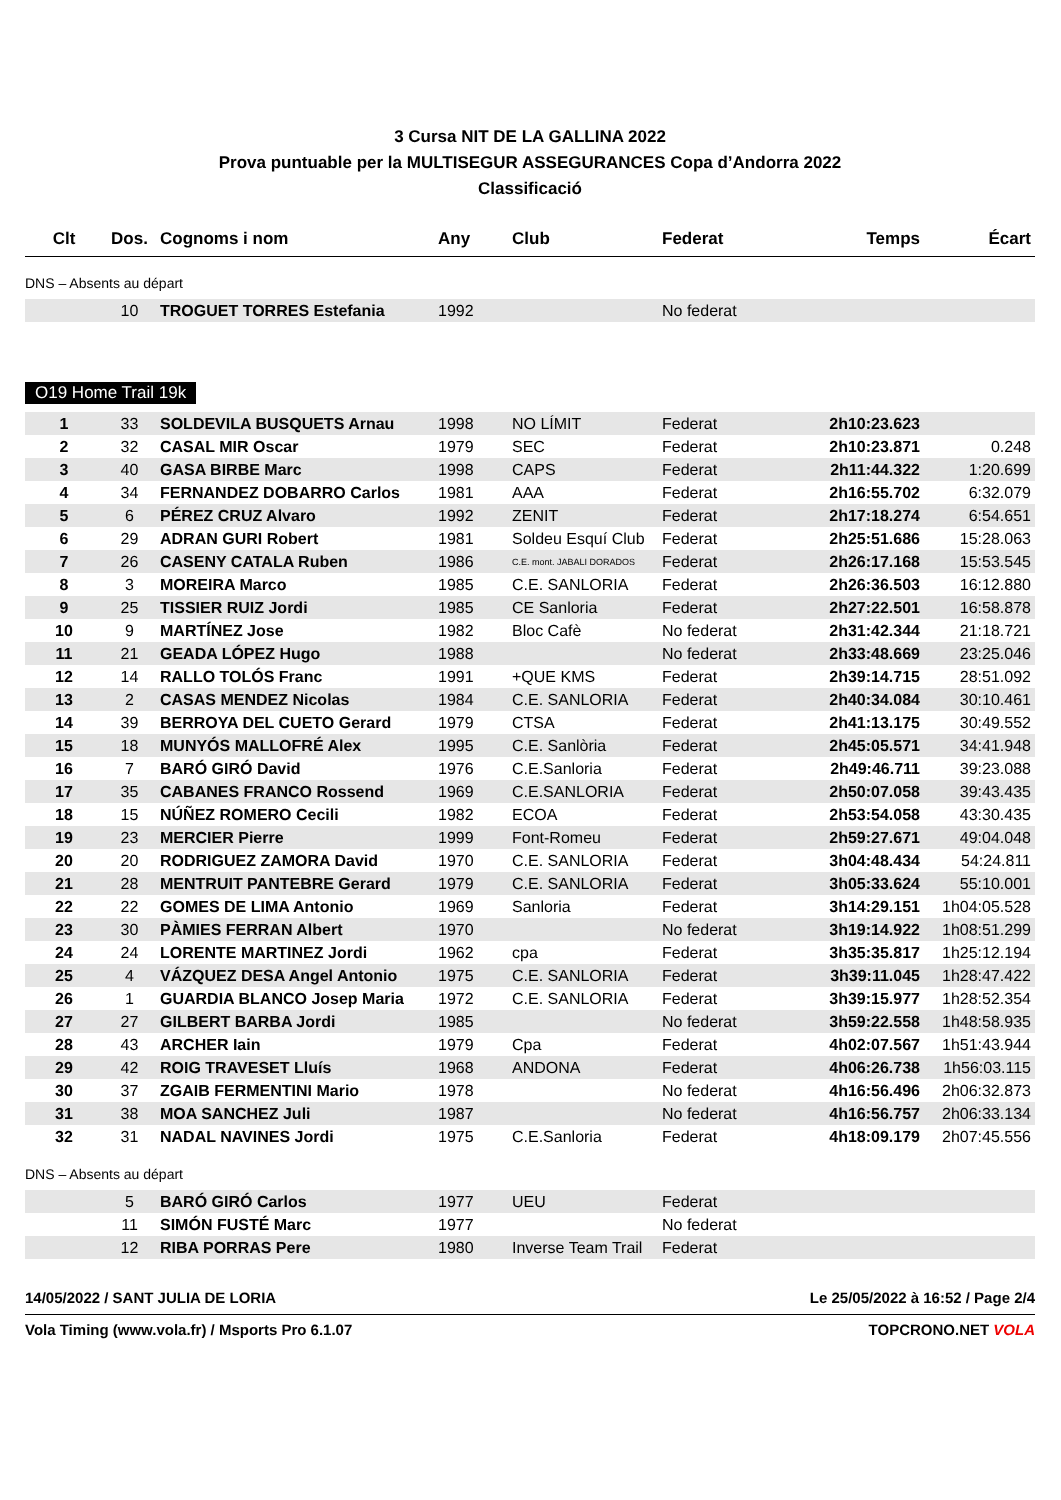3 Cursa NIT DE LA GALLINA 2022
Prova puntuable per la MULTISEGUR ASSEGURANCES Copa d’Andorra 2022
Classificació
| Clt | Dos. | Cognoms i nom | Any | Club | Federat | Temps | Écart |
| --- | --- | --- | --- | --- | --- | --- | --- |
DNS – Absents au départ
| | 10 | TROGUET TORRES Estefania | 1992 | | No federat | | |
O19 Home Trail 19k
| 1 | 33 | SOLDEVILA BUSQUETS Arnau | 1998 | NO LÍMIT | Federat | 2h10:23.623 | |
| 2 | 32 | CASAL MIR Oscar | 1979 | SEC | Federat | 2h10:23.871 | 0.248 |
| 3 | 40 | GASA BIRBE Marc | 1998 | CAPS | Federat | 2h11:44.322 | 1:20.699 |
| 4 | 34 | FERNANDEZ DOBARRO Carlos | 1981 | AAA | Federat | 2h16:55.702 | 6:32.079 |
| 5 | 6 | PÉREZ CRUZ Alvaro | 1992 | ZENIT | Federat | 2h17:18.274 | 6:54.651 |
| 6 | 29 | ADRAN GURI Robert | 1981 | Soldeu Esquí Club | Federat | 2h25:51.686 | 15:28.063 |
| 7 | 26 | CASENY CATALA Ruben | 1986 | C.E. mont. JABALI DORADOS | Federat | 2h26:17.168 | 15:53.545 |
| 8 | 3 | MOREIRA Marco | 1985 | C.E. SANLORIA | Federat | 2h26:36.503 | 16:12.880 |
| 9 | 25 | TISSIER RUIZ Jordi | 1985 | CE Sanloria | Federat | 2h27:22.501 | 16:58.878 |
| 10 | 9 | MARTÍNEZ Jose | 1982 | Bloc Cafè | No federat | 2h31:42.344 | 21:18.721 |
| 11 | 21 | GEADA LÓPEZ Hugo | 1988 | | No federat | 2h33:48.669 | 23:25.046 |
| 12 | 14 | RALLO TOLÓS Franc | 1991 | +QUE KMS | Federat | 2h39:14.715 | 28:51.092 |
| 13 | 2 | CASAS MENDEZ Nicolas | 1984 | C.E. SANLORIA | Federat | 2h40:34.084 | 30:10.461 |
| 14 | 39 | BERROYA DEL CUETO Gerard | 1979 | CTSA | Federat | 2h41:13.175 | 30:49.552 |
| 15 | 18 | MUNYÓS MALLOFRÉ Alex | 1995 | C.E. Sanlòria | Federat | 2h45:05.571 | 34:41.948 |
| 16 | 7 | BARÓ GIRÓ David | 1976 | C.E.Sanloria | Federat | 2h49:46.711 | 39:23.088 |
| 17 | 35 | CABANES FRANCO Rossend | 1969 | C.E.SANLORIA | Federat | 2h50:07.058 | 39:43.435 |
| 18 | 15 | NÚÑEZ ROMERO Cecili | 1982 | ECOA | Federat | 2h53:54.058 | 43:30.435 |
| 19 | 23 | MERCIER Pierre | 1999 | Font-Romeu | Federat | 2h59:27.671 | 49:04.048 |
| 20 | 20 | RODRIGUEZ ZAMORA David | 1970 | C.E. SANLORIA | Federat | 3h04:48.434 | 54:24.811 |
| 21 | 28 | MENTRUIT PANTEBRE Gerard | 1979 | C.E. SANLORIA | Federat | 3h05:33.624 | 55:10.001 |
| 22 | 22 | GOMES DE LIMA Antonio | 1969 | Sanloria | Federat | 3h14:29.151 | 1h04:05.528 |
| 23 | 30 | PÀMIES FERRAN Albert | 1970 | | No federat | 3h19:14.922 | 1h08:51.299 |
| 24 | 24 | LORENTE MARTINEZ Jordi | 1962 | cpa | Federat | 3h35:35.817 | 1h25:12.194 |
| 25 | 4 | VÁZQUEZ DESA Angel Antonio | 1975 | C.E. SANLORIA | Federat | 3h39:11.045 | 1h28:47.422 |
| 26 | 1 | GUARDIA BLANCO Josep Maria | 1972 | C.E. SANLORIA | Federat | 3h39:15.977 | 1h28:52.354 |
| 27 | 27 | GILBERT BARBA Jordi | 1985 | | No federat | 3h59:22.558 | 1h48:58.935 |
| 28 | 43 | ARCHER Iain | 1979 | Cpa | Federat | 4h02:07.567 | 1h51:43.944 |
| 29 | 42 | ROIG TRAVESET Lluís | 1968 | ANDONA | Federat | 4h06:26.738 | 1h56:03.115 |
| 30 | 37 | ZGAIB FERMENTINI Mario | 1978 | | No federat | 4h16:56.496 | 2h06:32.873 |
| 31 | 38 | MOA SANCHEZ Juli | 1987 | | No federat | 4h16:56.757 | 2h06:33.134 |
| 32 | 31 | NADAL NAVINES Jordi | 1975 | C.E.Sanloria | Federat | 4h18:09.179 | 2h07:45.556 |
DNS – Absents au départ
| | 5 | BARÓ GIRÓ Carlos | 1977 | UEU | Federat | | |
| | 11 | SIMÓN FUSTÉ Marc | 1977 | | No federat | | |
| | 12 | RIBA PORRAS Pere | 1980 | Inverse Team Trail | Federat | | |
14/05/2022 / SANT JULIA DE LORIA Le 25/05/2022 à 16:52 / Page 2/4
Vola Timing (www.vola.fr) / Msports Pro 6.1.07 TOPCRONO.NET VOLA